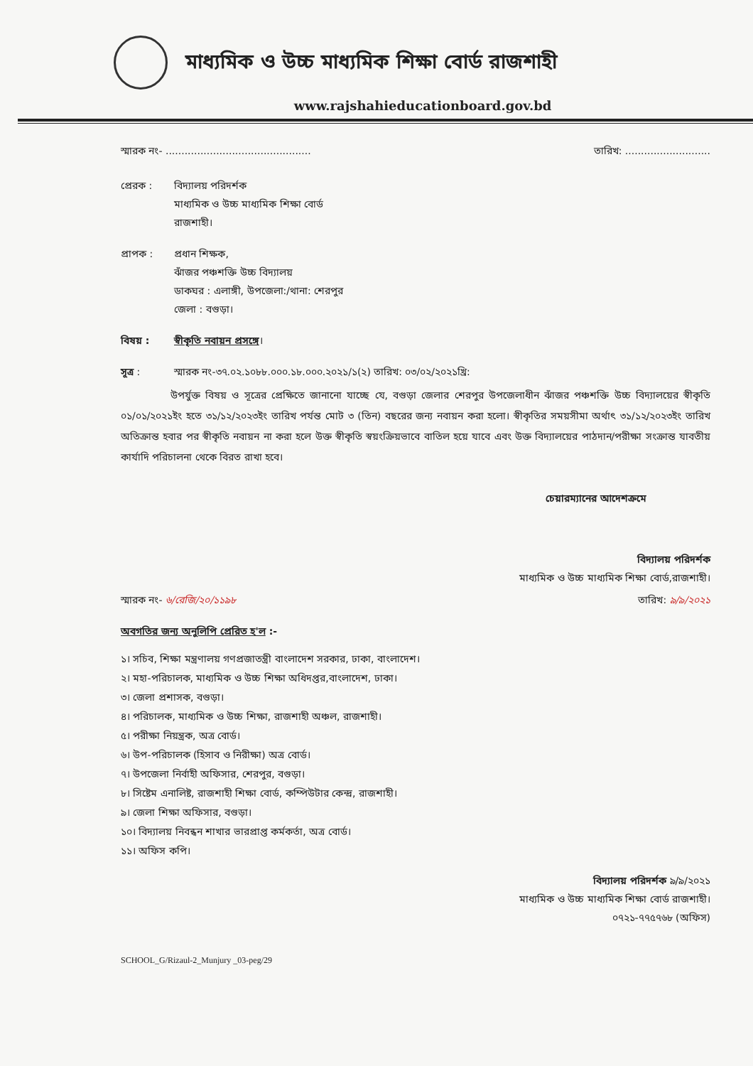মাধ্যমিক ও উচ্চ মাধ্যমিক শিক্ষা বোর্ড রাজশাহী
www.rajshahieducationboard.gov.bd
স্মারক নং- .............................................. তারিখ: ...........................
প্রেরক : বিদ্যালয় পরিদর্শক
মাধ্যমিক ও উচ্চ মাধ্যমিক শিক্ষা বোর্ড
রাজশাহী।
প্রাপক : প্রধান শিক্ষক,
ঝাঁজর পঞ্চশক্তি উচ্চ বিদ্যালয়
ডাকঘর : এলাঙ্গী, উপজেলা:/থানা: শেরপুর
জেলা : বগুড়া।
বিষয় : স্বীকৃতি নবায়ন প্রসঙ্গে।
সূত্র : স্মারক নং-৩৭.০২.১০৮৮.০০০.১৮.০০০.২০২১/১(২) তারিখ: ০৩/০২/২০২১খ্রি:
     উপর্যুক্ত বিষয় ও সূত্রের প্রেক্ষিতে জানানো যাচ্ছে যে, বগুড়া জেলার শেরপুর উপজেলাধীন ঝাঁজর পঞ্চশক্তি উচ্চ বিদ্যালয়ের স্বীকৃতি ০১/০১/২০২১ইং হতে ৩১/১২/২০২৩ইং তারিখ পর্যন্ত মোট ৩ (তিন) বছরের জন্য নবায়ন করা হলো। স্বীকৃতির সময়সীমা অর্থাৎ ৩১/১২/২০২৩ইং তারিখ অতিক্রান্ত হবার পর স্বীকৃতি নবায়ন না করা হলে উক্ত স্বীকৃতি স্বয়ংক্রিয়ভাবে বাতিল হয়ে যাবে এবং উক্ত বিদ্যালয়ের পাঠদান/পরীক্ষা সংক্রান্ত যাবতীয় কার্যাদি পরিচালনা থেকে বিরত রাখা হবে।
চেয়ারম্যানের আদেশক্রমে
বিদ্যালয় পরিদর্শক
মাধ্যমিক ও উচ্চ মাধ্যমিক শিক্ষা বোর্ড,রাজশাহী।
স্মারক নং- ৬/রেজি/২০/১১৯৮ তারিখ: ৯/৯/২০২১
অবগতির জন্য অনুলিপি প্রেরিত হ'ল :-
১। সচিব, শিক্ষা মন্ত্রণালয় গণপ্রজাতন্ত্রী বাংলাদেশ সরকার, ঢাকা, বাংলাদেশ।
২। মহা-পরিচালক, মাধ্যমিক ও উচ্চ শিক্ষা অধিদপ্তর,বাংলাদেশ, ঢাকা।
৩। জেলা প্রশাসক, বগুড়া।
৪। পরিচালক, মাধ্যমিক ও উচ্চ শিক্ষা, রাজশাহী অঞ্চল, রাজশাহী।
৫। পরীক্ষা নিয়ন্ত্রক, অত্র বোর্ড।
৬। উপ-পরিচালক (হিসাব ও নিরীক্ষা) অত্র বোর্ড।
৭। উপজেলা নির্বাহী অফিসার, শেরপুর, বগুড়া।
৮। সিষ্টেম এনালিষ্ট, রাজশাহী শিক্ষা বোর্ড, কম্পিউটার কেন্দ্র, রাজশাহী।
৯। জেলা শিক্ষা অফিসার, বগুড়া।
১০। বিদ্যালয় নিবন্ধন শাখার ভারপ্রাপ্ত কর্মকর্তা, অত্র বোর্ড।
১১। অফিস কপি।
বিদ্যালয় পরিদর্শক ৯/৯/২০২১
মাধ্যমিক ও উচ্চ মাধ্যমিক শিক্ষা বোর্ড রাজশাহী।
০৭২১-৭৭৫৭৬৮ (অফিস)
SCHOOL_G/Rizaul-2_Munjury _03-peg/29